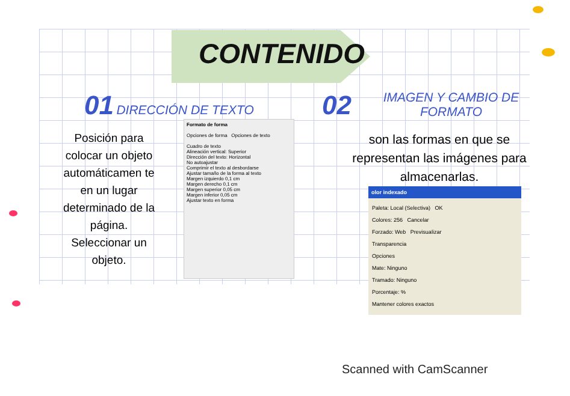CONTENIDO
01 DIRECCIÓN DE TEXTO
Posición para colocar un objeto automáticamen te en un lugar determinado de la página. Seleccionar un objeto.
Formato de forma
Opciones de forma Opciones de texto
Cuadro de texto
Alineación vertical: Superior
Dirección del texto: Horizontal
No autoajustar
Comprimir el texto al desbordarse
Ajustar tamaño de la forma al texto
Margen izquierdo 0,1 cm
Margen derecho 0,1 cm
Margen superior 0,05 cm
Margen inferior 0,05 cm
Ajustar texto en forma
02 IMAGEN Y CAMBIO DE FORMATO
son las formas en que se representan las imágenes para almacenarlas.
olor indexado
Paleta: Local (Selectiva) OK
Colores: 256 Cancelar
Forzado: Web Previsualizar
Transparencia
Opciones
Mate: Ninguno
Tramado: Ninguno
Porcentaje: %
Mantener colores exactos
Scanned with CamScanner